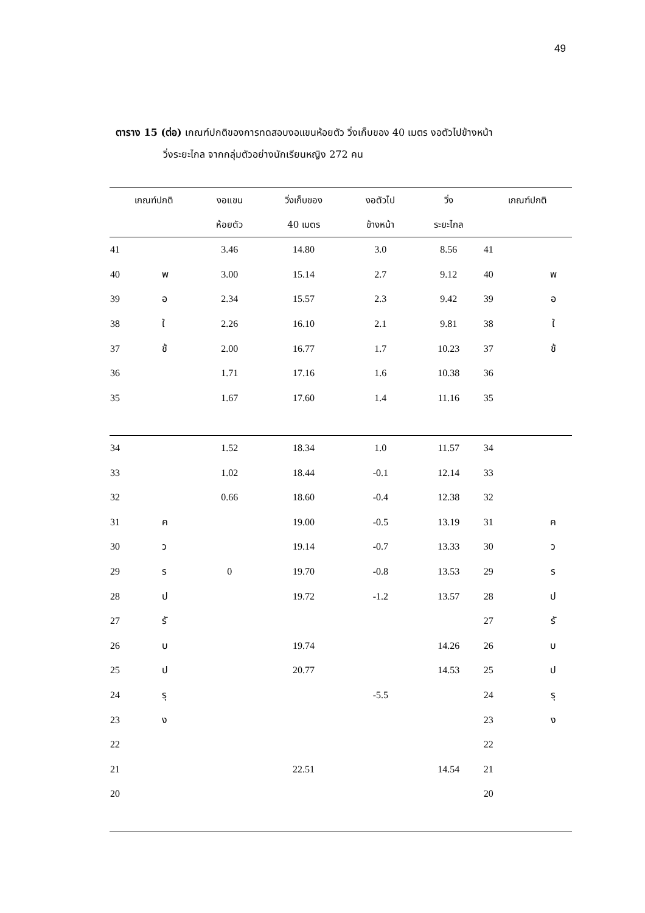49
ตาราง 15 (ต่อ) เกณฑ์ปกติของการทดสอบงอแขนห้อยตัว วิ่งเก็บของ 40 เมตร งอตัวไปข้างหน้า
วิ่งระยะไกล จากกลุ่มตัวอย่างนักเรียนหญิง 272 คน
| เกณฑ์ปกติ | | งอแขน | วิ่งเก็บของ | งอตัวไป | วิ่ง | เกณฑ์ปกติ | |
| --- | --- | --- | --- | --- | --- | --- | --- |
| | | ห้อยตัว | 40 เมตร | ข้างหน้า | ระยะไกล | | |
| 41 | | 3.46 | 14.80 | 3.0 | 8.56 | 41 | |
| 40 | พ | 3.00 | 15.14 | 2.7 | 9.12 | 40 | พ |
| 39 | อ | 2.34 | 15.57 | 2.3 | 9.42 | 39 | อ |
| 38 | ใ | 2.26 | 16.10 | 2.1 | 9.81 | 38 | ใ |
| 37 | ช้ | 2.00 | 16.77 | 1.7 | 10.23 | 37 | ช้ |
| 36 | | 1.71 | 17.16 | 1.6 | 10.38 | 36 | |
| 35 | | 1.67 | 17.60 | 1.4 | 11.16 | 35 | |
| 34 | | 1.52 | 18.34 | 1.0 | 11.57 | 34 | |
| 33 | | 1.02 | 18.44 | -0.1 | 12.14 | 33 | |
| 32 | | 0.66 | 18.60 | -0.4 | 12.38 | 32 | |
| 31 | ค | | 19.00 | -0.5 | 13.19 | 31 | ค |
| 30 | ว | | 19.14 | -0.7 | 13.33 | 30 | ว |
| 29 | ร | 0 | 19.70 | -0.8 | 13.53 | 29 | ร |
| 28 | ป | | 19.72 | -1.2 | 13.57 | 28 | ป |
| 27 | รั | | | | | 27 | รั |
| 26 | บ | | 19.74 | | 14.26 | 26 | บ |
| 25 | ป | | 20.77 | | 14.53 | 25 | ป |
| 24 | รุ | | | -5.5 | | 24 | รุ |
| 23 | ง | | | | | 23 | ง |
| 22 | | | | | | 22 | |
| 21 | | | 22.51 | | 14.54 | 21 | |
| 20 | | | | | | 20 | |